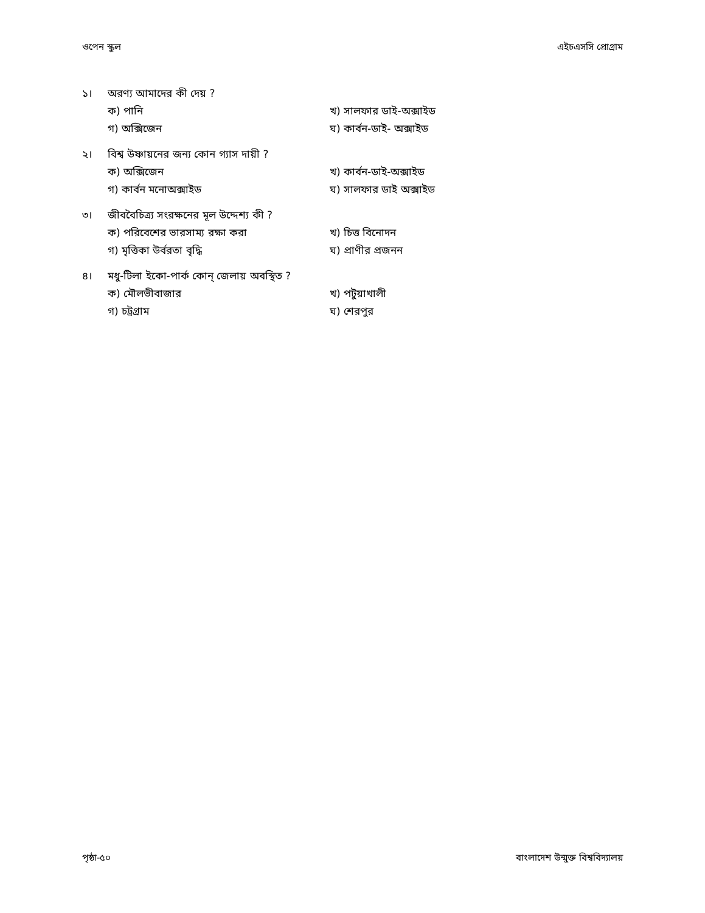ওপেন স্কুল এইচএসসি প্রোগ্রাম
১। অরণ্য আমাদের কী দেয় ?
ক) পানি খ) সালফার ডাই-অক্সাইড গ) অক্সিজেন ঘ) কার্বন-ডাই- অক্সাইড
২। বিশ্ব উষ্ণায়নের জন্য কোন গ্যাস দায়ী ?
ক) অক্সিজেন খ) কার্বন-ডাই-অক্সাইড গ) কার্বন মনোঅক্সাইড ঘ) সালফার ডাই অক্সাইড
৩। জীববৈচিত্র্য সংরক্ষনের মূল উদ্দেশ্য কী ?
ক) পরিবেশের ভারসাম্য রক্ষা করা খ) চিত্ত বিনোদন গ) মৃত্তিকা উর্বরতা বৃদ্ধি ঘ) প্রাণীর প্রজনন
৪। মধু-টিলা ইকো-পার্ক কোন্ জেলায় অবস্থিত ?
ক) মৌলভীবাজার খ) পটুয়াখালী গ) চট্রগ্রাম ঘ) শেরপুর
পৃষ্ঠা-৫০ বাংলাদেশ উন্মুক্ত বিশ্ববিদ্যালয়